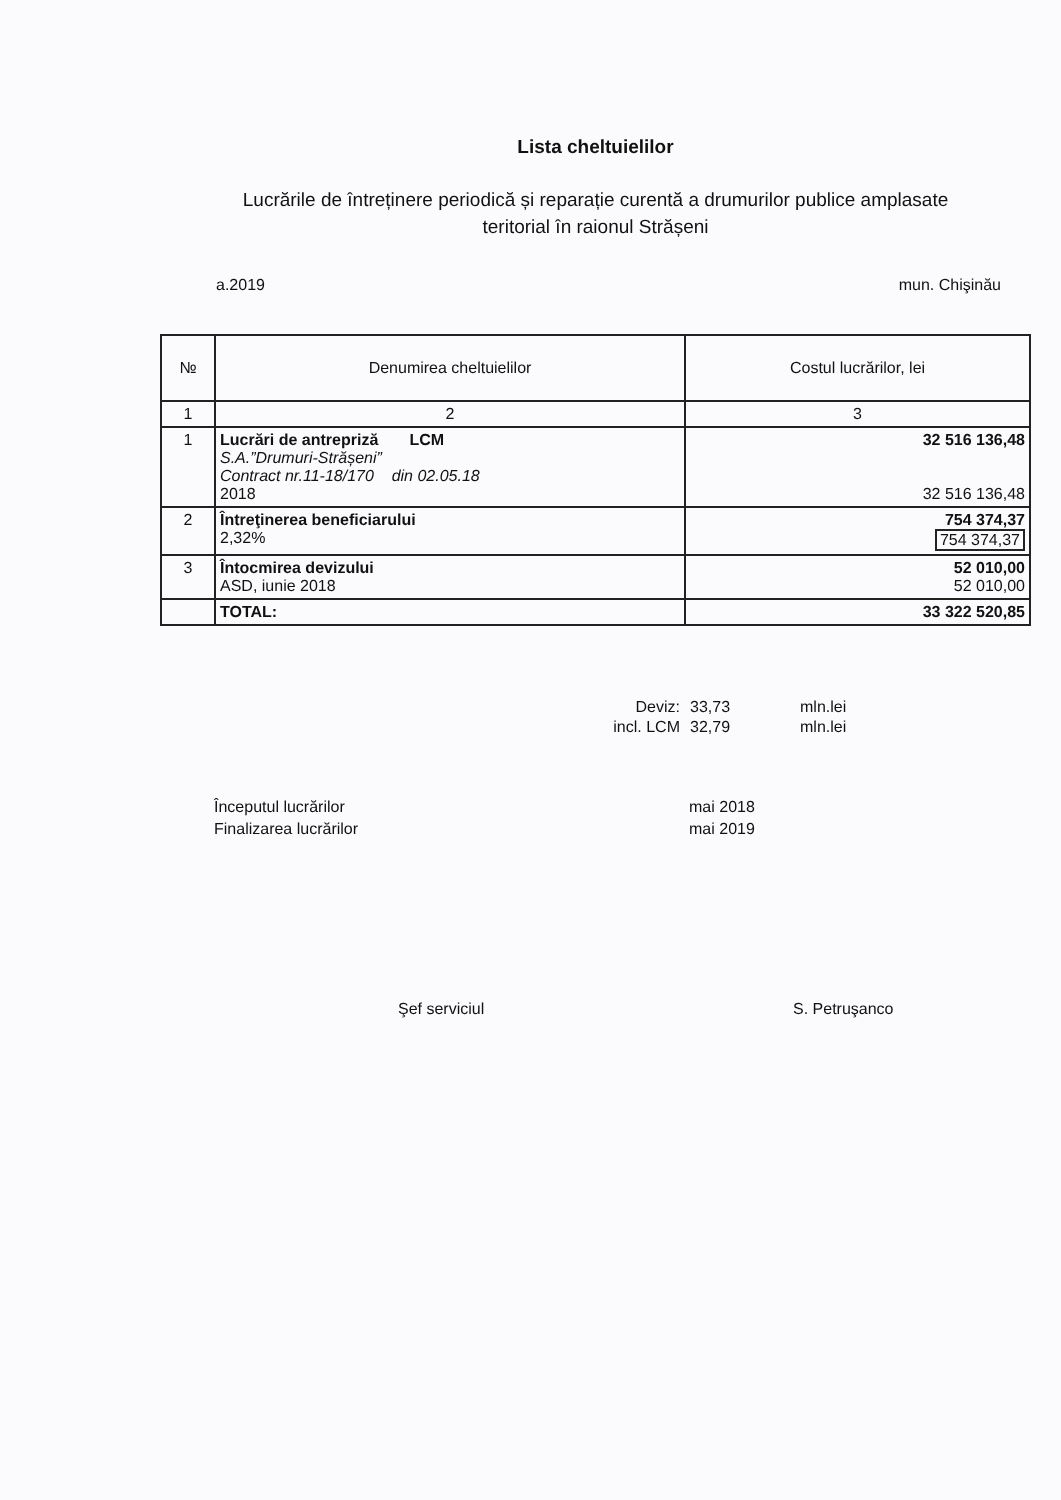Lista cheltuielilor
Lucrările de întreținere periodică și reparație curentă a drumurilor publice amplasate
teritorial în raionul Strășeni
a.2019 mun. Chişinău
| № | Denumirea cheltuielilor | Costul lucrărilor, lei |
| --- | --- | --- |
| 1 | 2 | 3 |
| 1 | Lucrări de antrepriză LCM S.A.”Drumuri-Strășeni” Contract nr.11-18/170 din 02.05.18 2018 | 32 516 136,48 32 516 136,48 |
| 2 | Întreţinerea beneficiarului 2,32% | 754 374,37 754 374,37 |
| 3 | Întocmirea devizului ASD, iunie 2018 | 52 010,00 52 010,00 |
| | TOTAL: | 33 322 520,85 |
Deviz: 33,73 mln.lei incl. LCM 32,79 mln.lei
Începutul lucrărilor
Finalizarea lucrărilor
mai 2018
mai 2019
Şef serviciul S. Petruşanco